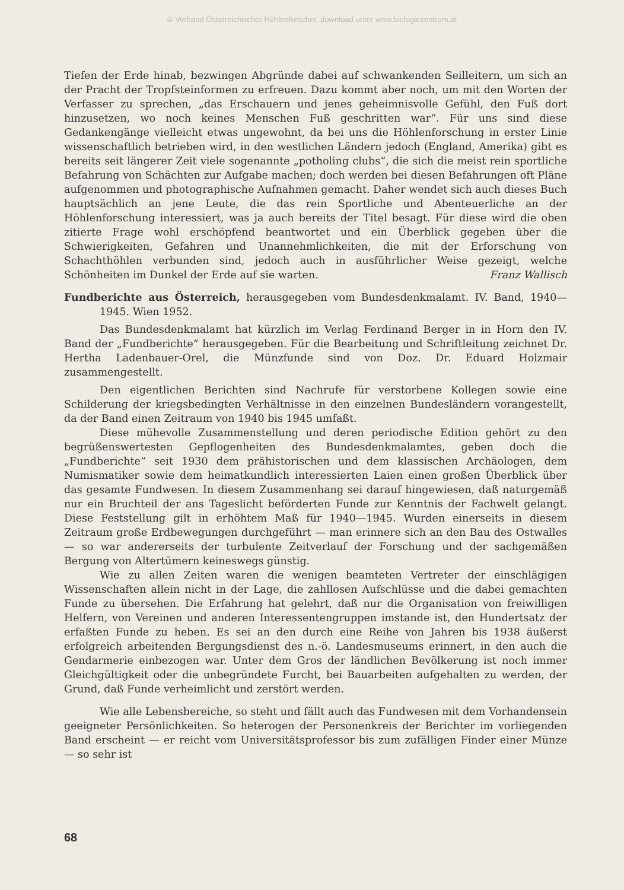© Verband Österreichischer Höhlenforscher, download unter www.biologiezentrum.at
Tiefen der Erde hinab, bezwingen Abgründe dabei auf schwankenden Seilleitern, um sich an der Pracht der Tropfsteinformen zu erfreuen. Dazu kommt aber noch, um mit den Worten der Verfasser zu sprechen, „das Erschauern und jenes geheimnisvolle Gefühl, den Fuß dort hinzusetzen, wo noch keines Menschen Fuß geschritten war“. Für uns sind diese Gedankengänge vielleicht etwas ungewohnt, da bei uns die Höhlenforschung in erster Linie wissenschaftlich betrieben wird, in den westlichen Ländern jedoch (England, Amerika) gibt es bereits seit längerer Zeit viele sogenannte „potholing clubs“, die sich die meist rein sportliche Befahrung von Schächten zur Aufgabe machen; doch werden bei diesen Befahrungen oft Pläne aufgenommen und photographische Aufnahmen gemacht. Daher wendet sich auch dieses Buch hauptsächlich an jene Leute, die das rein Sportliche und Abenteuerliche an der Höhlenforschung interessiert, was ja auch bereits der Titel besagt. Für diese wird die oben zitierte Frage wohl erschöpfend beantwortet und ein Überblick gegeben über die Schwierigkeiten, Gefahren und Unannehmlichkeiten, die mit der Erforschung von Schachthöhlen verbunden sind, jedoch auch in ausführlicher Weise gezeigt, welche Schönheiten im Dunkel der Erde auf sie warten.
Franz Wallisch
Fundberichte aus Österreich, herausgegeben vom Bundesdenkmalamt. IV. Band, 1940—1945. Wien 1952.
Das Bundesdenkmalamt hat kürzlich im Verlag Ferdinand Berger in in Horn den IV. Band der „Fundberichte“ herausgegeben. Für die Bearbeitung und Schriftleitung zeichnet Dr. Hertha Ladenbauer-Orel, die Münzfunde sind von Doz. Dr. Eduard Holzmair zusammengestellt.
Den eigentlichen Berichten sind Nachrufe für verstorbene Kollegen sowie eine Schilderung der kriegsbedingten Verhältnisse in den einzelnen Bundesländern vorangestellt, da der Band einen Zeitraum von 1940 bis 1945 umfaßt.
Diese mühevolle Zusammenstellung und deren periodische Edition gehört zu den begrüßenswertesten Gepflogenheiten des Bundesdenkmalamtes, geben doch die „Fundberichte“ seit 1930 dem prähistorischen und dem klassischen Archäologen, dem Numismatiker sowie dem heimatkundlich interessierten Laien einen großen Überblick über das gesamte Fundwesen. In diesem Zusammenhang sei darauf hingewiesen, daß naturgemäß nur ein Bruchteil der ans Tageslicht beförderten Funde zur Kenntnis der Fachwelt gelangt. Diese Feststellung gilt in erhöhtem Maß für 1940—1945. Wurden einerseits in diesem Zeitraum große Erdbewegungen durchgeführt — man erinnere sich an den Bau des Ostwalles — so war andererseits der turbulente Zeitverlauf der Forschung und der sachgemäßen Bergung von Altertümern keineswegs günstig.
Wie zu allen Zeiten waren die wenigen beamteten Vertreter der einschlägigen Wissenschaften allein nicht in der Lage, die zahllosen Aufschlüsse und die dabei gemachten Funde zu übersehen. Die Erfahrung hat gelehrt, daß nur die Organisation von freiwilligen Helfern, von Vereinen und anderen Interessentengruppen imstande ist, den Hundertsatz der erfaßten Funde zu heben. Es sei an den durch eine Reihe von Jahren bis 1938 äußerst erfolgreich arbeitenden Bergungsdienst des n.-ö. Landesmuseums erinnert, in den auch die Gendarmerie einbezogen war. Unter dem Gros der ländlichen Bevölkerung ist noch immer Gleichgültigkeit oder die unbegründete Furcht, bei Bauarbeiten aufgehalten zu werden, der Grund, daß Funde verheimlicht und zerstört werden.
Wie alle Lebensbereiche, so steht und fällt auch das Fundwesen mit dem Vorhandensein geeigneter Persönlichkeiten. So heterogen der Personenkreis der Berichter im vorliegenden Band erscheint — er reicht vom Universitätsprofessor bis zum zufälligen Finder einer Münze — so sehr ist
68